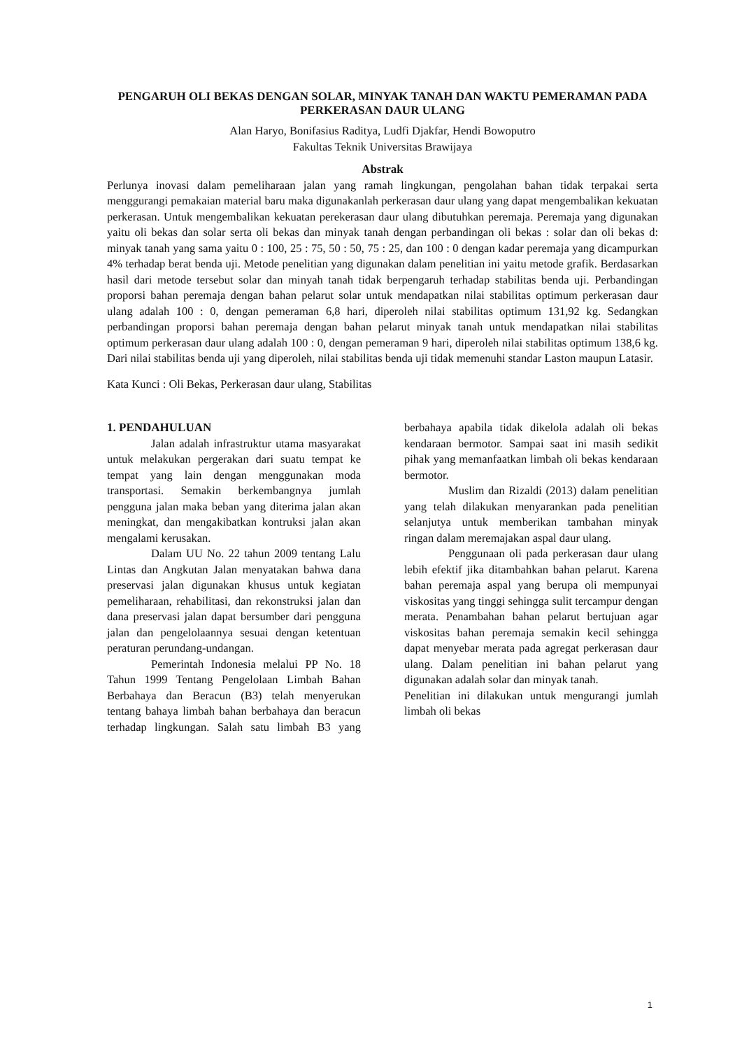PENGARUH OLI BEKAS DENGAN SOLAR, MINYAK TANAH DAN WAKTU PEMERAMAN PADA PERKERASAN DAUR ULANG
Alan Haryo, Bonifasius Raditya, Ludfi Djakfar, Hendi Bowoputro
Fakultas Teknik Universitas Brawijaya
Abstrak
Perlunya inovasi dalam pemeliharaan jalan yang ramah lingkungan, pengolahan bahan tidak terpakai serta menggurangi pemakaian material baru maka digunakanlah perkerasan daur ulang yang dapat mengembalikan kekuatan perkerasan. Untuk mengembalikan kekuatan perekerasan daur ulang dibutuhkan peremaja. Peremaja yang digunakan yaitu oli bekas dan solar serta oli bekas dan minyak tanah dengan perbandingan oli bekas : solar dan oli bekas d: minyak tanah yang sama yaitu 0 : 100, 25 : 75, 50 : 50, 75 : 25, dan 100 : 0 dengan kadar peremaja yang dicampurkan 4% terhadap berat benda uji. Metode penelitian yang digunakan dalam penelitian ini yaitu metode grafik. Berdasarkan hasil dari metode tersebut solar dan minyah tanah tidak berpengaruh terhadap stabilitas benda uji. Perbandingan proporsi bahan peremaja dengan bahan pelarut solar untuk mendapatkan nilai stabilitas optimum perkerasan daur ulang adalah 100 : 0, dengan pemeraman 6,8 hari, diperoleh nilai stabilitas optimum 131,92 kg. Sedangkan perbandingan proporsi bahan peremaja dengan bahan pelarut minyak tanah untuk mendapatkan nilai stabilitas optimum perkerasan daur ulang adalah 100 : 0, dengan pemeraman 9 hari, diperoleh nilai stabilitas optimum 138,6 kg. Dari nilai stabilitas benda uji yang diperoleh, nilai stabilitas benda uji tidak memenuhi standar Laston maupun Latasir.
Kata Kunci : Oli Bekas, Perkerasan daur ulang, Stabilitas
1. PENDAHULUAN
Jalan adalah infrastruktur utama masyarakat untuk melakukan pergerakan dari suatu tempat ke tempat yang lain dengan menggunakan moda transportasi. Semakin berkembangnya jumlah pengguna jalan maka beban yang diterima jalan akan meningkat, dan mengakibatkan kontruksi jalan akan mengalami kerusakan.
Dalam UU No. 22 tahun 2009 tentang Lalu Lintas dan Angkutan Jalan menyatakan bahwa dana preservasi jalan digunakan khusus untuk kegiatan pemeliharaan, rehabilitasi, dan rekonstruksi jalan dan dana preservasi jalan dapat bersumber dari pengguna jalan dan pengelolaannya sesuai dengan ketentuan peraturan perundang-undangan.
Pemerintah Indonesia melalui PP No. 18 Tahun 1999 Tentang Pengelolaan Limbah Bahan Berbahaya dan Beracun (B3) telah menyerukan tentang bahaya limbah bahan berbahaya dan beracun terhadap lingkungan. Salah satu limbah B3 yang berbahaya apabila tidak dikelola adalah oli bekas kendaraan bermotor. Sampai saat ini masih sedikit pihak yang memanfaatkan limbah oli bekas kendaraan bermotor.
Muslim dan Rizaldi (2013) dalam penelitian yang telah dilakukan menyarankan pada penelitian selanjutya untuk memberikan tambahan minyak ringan dalam meremajakan aspal daur ulang.
Penggunaan oli pada perkerasan daur ulang lebih efektif jika ditambahkan bahan pelarut. Karena bahan peremaja aspal yang berupa oli mempunyai viskositas yang tinggi sehingga sulit tercampur dengan merata. Penambahan bahan pelarut bertujuan agar viskositas bahan peremaja semakin kecil sehingga dapat menyebar merata pada agregat perkerasan daur ulang. Dalam penelitian ini bahan pelarut yang digunakan adalah solar dan minyak tanah.
Penelitian ini dilakukan untuk mengurangi jumlah limbah oli bekas
1